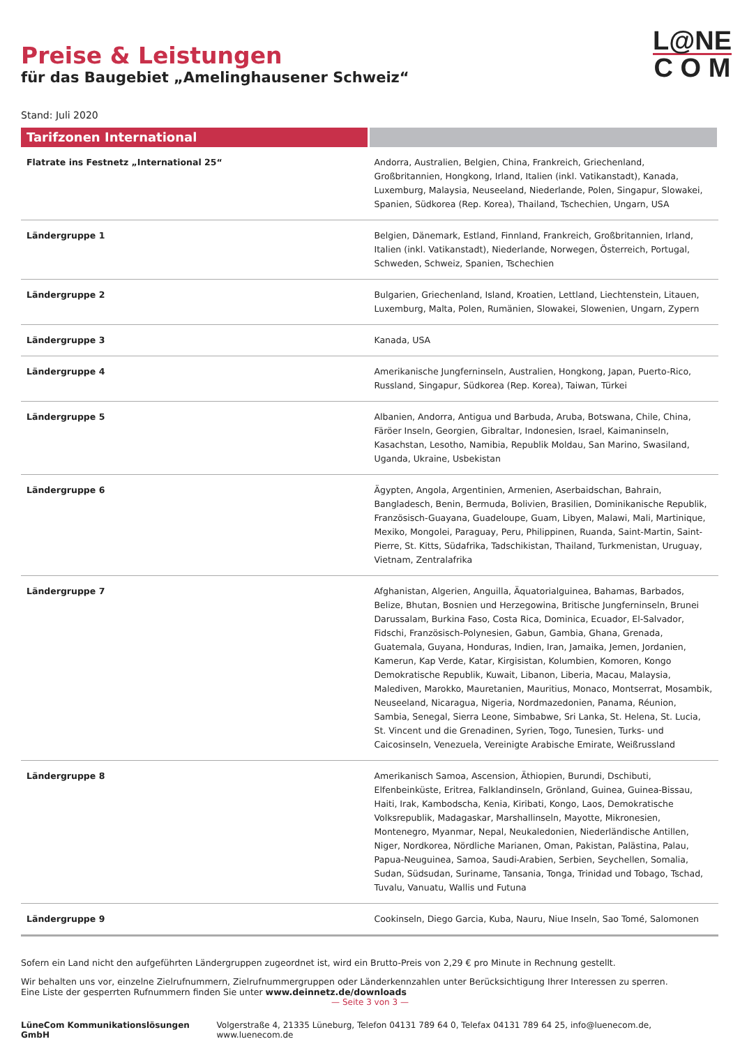L@NE
C O M
Preise & Leistungen
für das Baugebiet „Amelinghausener Schweiz“
Stand: Juli 2020
| Tarifzonen International | |
| --- | --- |
| Flatrate ins Festnetz „International 25“ | Andorra, Australien, Belgien, China, Frankreich, Griechenland, Großbritannien, Hongkong, Irland, Italien (inkl. Vatikanstadt), Kanada, Luxemburg, Malaysia, Neuseeland, Niederlande, Polen, Singapur, Slowakei, Spanien, Südkorea (Rep. Korea), Thailand, Tschechien, Ungarn, USA |
| Ländergruppe 1 | Belgien, Dänemark, Estland, Finnland, Frankreich, Großbritannien, Irland, Italien (inkl. Vatikanstadt), Niederlande, Norwegen, Österreich, Portugal, Schweden, Schweiz, Spanien, Tschechien |
| Ländergruppe 2 | Bulgarien, Griechenland, Island, Kroatien, Lettland, Liechtenstein, Litauen, Luxemburg, Malta, Polen, Rumänien, Slowakei, Slowenien, Ungarn, Zypern |
| Ländergruppe 3 | Kanada, USA |
| Ländergruppe 4 | Amerikanische Jungferninseln, Australien, Hongkong, Japan, Puerto-Rico, Russland, Singapur, Südkorea (Rep. Korea), Taiwan, Türkei |
| Ländergruppe 5 | Albanien, Andorra, Antigua und Barbuda, Aruba, Botswana, Chile, China, Färöer Inseln, Georgien, Gibraltar, Indonesien, Israel, Kaimaninseln, Kasachstan, Lesotho, Namibia, Republik Moldau, San Marino, Swasiland, Uganda, Ukraine, Usbekistan |
| Ländergruppe 6 | Ägypten, Angola, Argentinien, Armenien, Aserbaidschan, Bahrain, Bangladesch, Benin, Bermuda, Bolivien, Brasilien, Dominikanische Republik, Französisch-Guayana, Guadeloupe, Guam, Libyen, Malawi, Mali, Martinique, Mexiko, Mongolei, Paraguay, Peru, Philippinen, Ruanda, Saint-Martin, Saint-Pierre, St. Kitts, Südafrika, Tadschikistan, Thailand, Turkmenistan, Uruguay, Vietnam, Zentralafrika |
| Ländergruppe 7 | Afghanistan, Algerien, Anguilla, Äquatorialguinea, Bahamas, Barbados, Belize, Bhutan, Bosnien und Herzegowina, Britische Jungferninseln, Brunei Darussalam, Burkina Faso, Costa Rica, Dominica, Ecuador, El-Salvador, Fidschi, Französisch-Polynesien, Gabun, Gambia, Ghana, Grenada, Guatemala, Guyana, Honduras, Indien, Iran, Jamaika, Jemen, Jordanien, Kamerun, Kap Verde, Katar, Kirgisistan, Kolumbien, Komoren, Kongo Demokratische Republik, Kuwait, Libanon, Liberia, Macau, Malaysia, Malediven, Marokko, Mauretanien, Mauritius, Monaco, Montserrat, Mosambik, Neuseeland, Nicaragua, Nigeria, Nordmazedonien, Panama, Réunion, Sambia, Senegal, Sierra Leone, Simbabwe, Sri Lanka, St. Helena, St. Lucia, St. Vincent und die Grenadinen, Syrien, Togo, Tunesien, Turks- und Caicosinseln, Venezuela, Vereinigte Arabische Emirate, Weißrussland |
| Ländergruppe 8 | Amerikanisch Samoa, Ascension, Äthiopien, Burundi, Dschibuti, Elfenbeinküste, Eritrea, Falklandinseln, Grönland, Guinea, Guinea-Bissau, Haiti, Irak, Kambodscha, Kenia, Kiribati, Kongo, Laos, Demokratische Volksrepublik, Madagaskar, Marshallinseln, Mayotte, Mikronesien, Montenegro, Myanmar, Nepal, Neukaledonien, Niederländische Antillen, Niger, Nordkorea, Nördliche Marianen, Oman, Pakistan, Palästina, Palau, Papua-Neuguinea, Samoa, Saudi-Arabien, Serbien, Seychellen, Somalia, Sudan, Südsudan, Suriname, Tansania, Tonga, Trinidad und Tobago, Tschad, Tuvalu, Vanuatu, Wallis und Futuna |
| Ländergruppe 9 | Cookinseln, Diego Garcia, Kuba, Nauru, Niue Inseln, Sao Tomé, Salomonen |
Sofern ein Land nicht den aufgeführten Ländergruppen zugeordnet ist, wird ein Brutto-Preis von 2,29 € pro Minute in Rechnung gestellt.
Wir behalten uns vor, einzelne Zielrufnummern, Zielrufnummergruppen oder Länderkennzahlen unter Berücksichtigung Ihrer Interessen zu sperren.
Eine Liste der gesperrten Rufnummern finden Sie unter www.deinnetz.de/downloads
— Seite 3 von 3 —
LüneCom Kommunikationslösungen GmbH Volgerstraße 4, 21335 Lüneburg, Telefon 04131 789 64 0, Telefax 04131 789 64 25, info@luenecom.de, www.luenecom.de